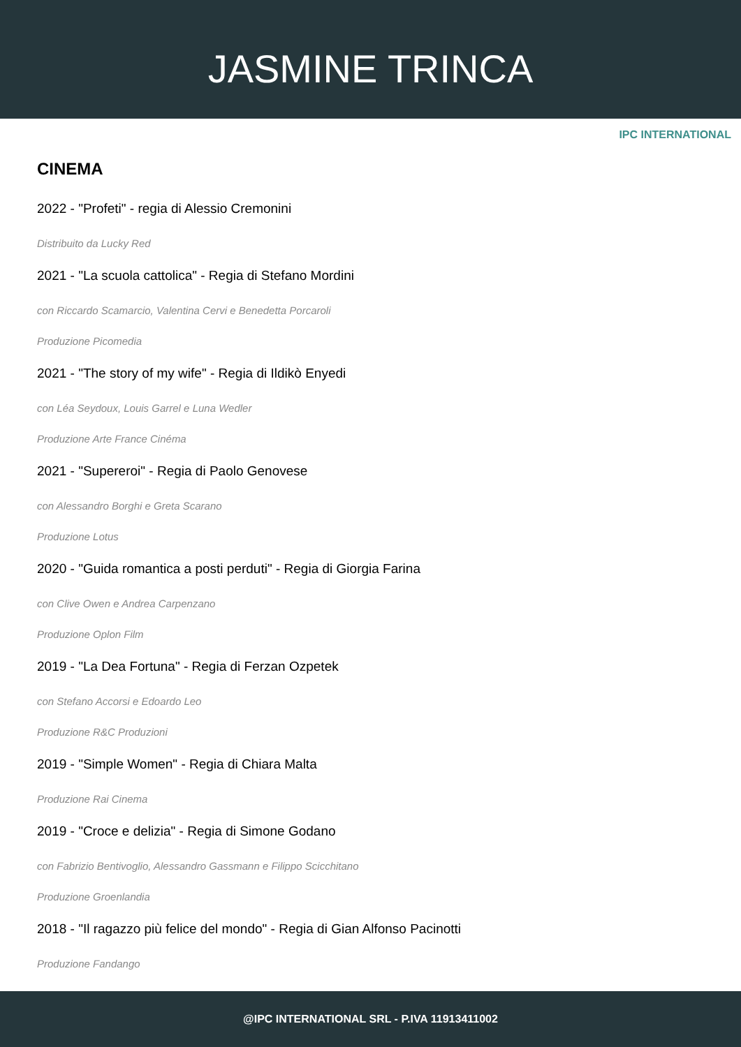JASMINE TRINCA
IPC INTERNATIONAL
CINEMA
2022 - "Profeti" - regia di Alessio Cremonini
Distribuito da Lucky Red
2021 - "La scuola cattolica" - Regia di Stefano Mordini
con Riccardo Scamarcio, Valentina Cervi e Benedetta Porcaroli
Produzione Picomedia
2021 - "The story of my wife" - Regia di Ildikò Enyedi
con Léa Seydoux, Louis Garrel e Luna Wedler
Produzione Arte France Cinéma
2021 - "Supereroi" - Regia di Paolo Genovese
con Alessandro Borghi e Greta Scarano
Produzione Lotus
2020 - "Guida romantica a posti perduti" - Regia di Giorgia Farina
con Clive Owen e Andrea Carpenzano
Produzione Oplon Film
2019 - "La Dea Fortuna" - Regia di Ferzan Ozpetek
con Stefano Accorsi e Edoardo Leo
Produzione R&C Produzioni
2019 - "Simple Women" - Regia di Chiara Malta
Produzione Rai Cinema
2019 - "Croce e delizia" - Regia di Simone Godano
con Fabrizio Bentivoglio, Alessandro Gassmann e Filippo Scicchitano
Produzione Groenlandia
2018 - "Il ragazzo più felice del mondo" - Regia di Gian Alfonso Pacinotti
Produzione Fandango
@IPC INTERNATIONAL SRL - P.IVA 11913411002